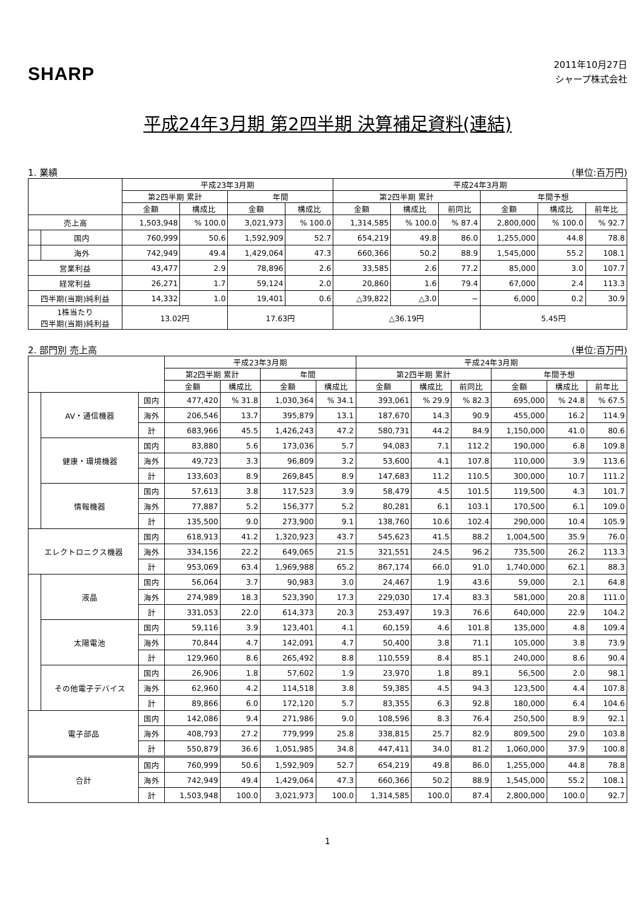SHARP
2011年10月27日
シャープ株式会社
平成24年3月期 第2四半期 決算補足資料(連結)
1. 業績 (単位:百万円)
| | | 平成23年3月期 | | | | 平成24年3月期 | | | | | |
| --- | --- | --- | --- | --- | --- | --- | --- | --- | --- | --- | --- |
| | | 第2四半期 累計 | | 年間 | | 第2四半期 累計 | | | 年間予想 | | |
| | | 金額 | 構成比 | 金額 | 構成比 | 金額 | 構成比 | 前同比 | 金額 | 構成比 | 前年比 |
| 売上高 | | 1,503,948 | % 100.0 | 3,021,973 | % 100.0 | 1,314,585 | % 100.0 | % 87.4 | 2,800,000 | % 100.0 | % 92.7 |
| | 国内 | 760,999 | 50.6 | 1,592,909 | 52.7 | 654,219 | 49.8 | 86.0 | 1,255,000 | 44.8 | 78.8 |
| | 海外 | 742,949 | 49.4 | 1,429,064 | 47.3 | 660,366 | 50.2 | 88.9 | 1,545,000 | 55.2 | 108.1 |
| 営業利益 | | 43,477 | 2.9 | 78,896 | 2.6 | 33,585 | 2.6 | 77.2 | 85,000 | 3.0 | 107.7 |
| 経常利益 | | 26,271 | 1.7 | 59,124 | 2.0 | 20,860 | 1.6 | 79.4 | 67,000 | 2.4 | 113.3 |
| 四半期(当期)純利益 | | 14,332 | 1.0 | 19,401 | 0.6 | △39,822 | △3.0 | − | 6,000 | 0.2 | 30.9 |
| 1株当たり 四半期(当期)純利益 | | 13.02円 | | 17.63円 | | △36.19円 | | | 5.45円 | | |
2. 部門別 売上高 (単位:百万円)
| | | | 平成23年3月期 | | | | 平成24年3月期 | | | | | |
| --- | --- | --- | --- | --- | --- | --- | --- | --- | --- | --- | --- | --- |
| | | | 第2四半期 累計 | | 年間 | | 第2四半期 累計 | | | 年間予想 | | |
| | | | 金額 | 構成比 | 金額 | 構成比 | 金額 | 構成比 | 前同比 | 金額 | 構成比 | 前年比 |
| | AV・通信機器 | 国内 | 477,420 | % 31.8 | 1,030,364 | % 34.1 | 393,061 | % 29.9 | % 82.3 | 695,000 | % 24.8 | % 67.5 |
| | | 海外 | 206,546 | 13.7 | 395,879 | 13.1 | 187,670 | 14.3 | 90.9 | 455,000 | 16.2 | 114.9 |
| | | 計 | 683,966 | 45.5 | 1,426,243 | 47.2 | 580,731 | 44.2 | 84.9 | 1,150,000 | 41.0 | 80.6 |
| | 健康・環境機器 | 国内 | 83,880 | 5.6 | 173,036 | 5.7 | 94,083 | 7.1 | 112.2 | 190,000 | 6.8 | 109.8 |
| | | 海外 | 49,723 | 3.3 | 96,809 | 3.2 | 53,600 | 4.1 | 107.8 | 110,000 | 3.9 | 113.6 |
| | | 計 | 133,603 | 8.9 | 269,845 | 8.9 | 147,683 | 11.2 | 110.5 | 300,000 | 10.7 | 111.2 |
| | 情報機器 | 国内 | 57,613 | 3.8 | 117,523 | 3.9 | 58,479 | 4.5 | 101.5 | 119,500 | 4.3 | 101.7 |
| | | 海外 | 77,887 | 5.2 | 156,377 | 5.2 | 80,281 | 6.1 | 103.1 | 170,500 | 6.1 | 109.0 |
| | | 計 | 135,500 | 9.0 | 273,900 | 9.1 | 138,760 | 10.6 | 102.4 | 290,000 | 10.4 | 105.9 |
| エレクトロニクス機器 | | 国内 | 618,913 | 41.2 | 1,320,923 | 43.7 | 545,623 | 41.5 | 88.2 | 1,004,500 | 35.9 | 76.0 |
| | | 海外 | 334,156 | 22.2 | 649,065 | 21.5 | 321,551 | 24.5 | 96.2 | 735,500 | 26.2 | 113.3 |
| | | 計 | 953,069 | 63.4 | 1,969,988 | 65.2 | 867,174 | 66.0 | 91.0 | 1,740,000 | 62.1 | 88.3 |
| | 液晶 | 国内 | 56,064 | 3.7 | 90,983 | 3.0 | 24,467 | 1.9 | 43.6 | 59,000 | 2.1 | 64.8 |
| | | 海外 | 274,989 | 18.3 | 523,390 | 17.3 | 229,030 | 17.4 | 83.3 | 581,000 | 20.8 | 111.0 |
| | | 計 | 331,053 | 22.0 | 614,373 | 20.3 | 253,497 | 19.3 | 76.6 | 640,000 | 22.9 | 104.2 |
| | 太陽電池 | 国内 | 59,116 | 3.9 | 123,401 | 4.1 | 60,159 | 4.6 | 101.8 | 135,000 | 4.8 | 109.4 |
| | | 海外 | 70,844 | 4.7 | 142,091 | 4.7 | 50,400 | 3.8 | 71.1 | 105,000 | 3.8 | 73.9 |
| | | 計 | 129,960 | 8.6 | 265,492 | 8.8 | 110,559 | 8.4 | 85.1 | 240,000 | 8.6 | 90.4 |
| | その他電子デバイス | 国内 | 26,906 | 1.8 | 57,602 | 1.9 | 23,970 | 1.8 | 89.1 | 56,500 | 2.0 | 98.1 |
| | | 海外 | 62,960 | 4.2 | 114,518 | 3.8 | 59,385 | 4.5 | 94.3 | 123,500 | 4.4 | 107.8 |
| | | 計 | 89,866 | 6.0 | 172,120 | 5.7 | 83,355 | 6.3 | 92.8 | 180,000 | 6.4 | 104.6 |
| 電子部品 | | 国内 | 142,086 | 9.4 | 271,986 | 9.0 | 108,596 | 8.3 | 76.4 | 250,500 | 8.9 | 92.1 |
| | | 海外 | 408,793 | 27.2 | 779,999 | 25.8 | 338,815 | 25.7 | 82.9 | 809,500 | 29.0 | 103.8 |
| | | 計 | 550,879 | 36.6 | 1,051,985 | 34.8 | 447,411 | 34.0 | 81.2 | 1,060,000 | 37.9 | 100.8 |
| 合計 | | 国内 | 760,999 | 50.6 | 1,592,909 | 52.7 | 654,219 | 49.8 | 86.0 | 1,255,000 | 44.8 | 78.8 |
| | | 海外 | 742,949 | 49.4 | 1,429,064 | 47.3 | 660,366 | 50.2 | 88.9 | 1,545,000 | 55.2 | 108.1 |
| | | 計 | 1,503,948 | 100.0 | 3,021,973 | 100.0 | 1,314,585 | 100.0 | 87.4 | 2,800,000 | 100.0 | 92.7 |
1